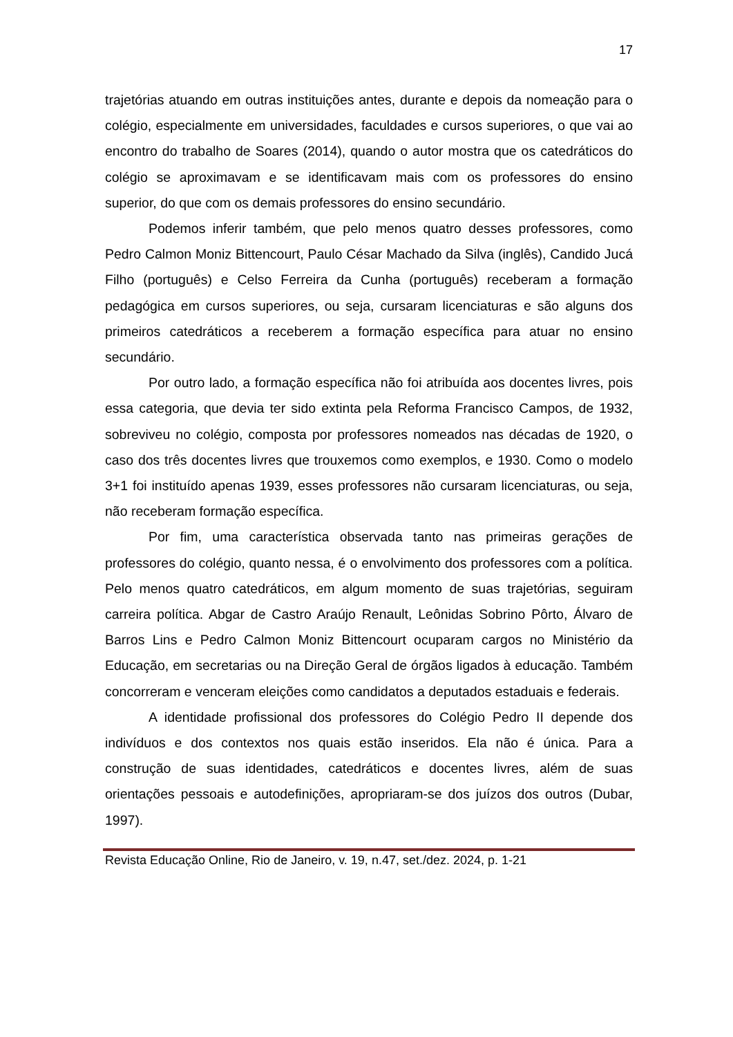17
trajetórias atuando em outras instituições antes, durante e depois da nomeação para o colégio, especialmente em universidades, faculdades e cursos superiores, o que vai ao encontro do trabalho de Soares (2014), quando o autor mostra que os catedráticos do colégio se aproximavam e se identificavam mais com os professores do ensino superior, do que com os demais professores do ensino secundário.
Podemos inferir também, que pelo menos quatro desses professores, como Pedro Calmon Moniz Bittencourt, Paulo César Machado da Silva (inglês), Candido Jucá Filho (português) e Celso Ferreira da Cunha (português) receberam a formação pedagógica em cursos superiores, ou seja, cursaram licenciaturas e são alguns dos primeiros catedráticos a receberem a formação específica para atuar no ensino secundário.
Por outro lado, a formação específica não foi atribuída aos docentes livres, pois essa categoria, que devia ter sido extinta pela Reforma Francisco Campos, de 1932, sobreviveu no colégio, composta por professores nomeados nas décadas de 1920, o caso dos três docentes livres que trouxemos como exemplos, e 1930. Como o modelo 3+1 foi instituído apenas 1939, esses professores não cursaram licenciaturas, ou seja, não receberam formação específica.
Por fim, uma característica observada tanto nas primeiras gerações de professores do colégio, quanto nessa, é o envolvimento dos professores com a política. Pelo menos quatro catedráticos, em algum momento de suas trajetórias, seguiram carreira política. Abgar de Castro Araújo Renault, Leônidas Sobrino Pôrto, Álvaro de Barros Lins e Pedro Calmon Moniz Bittencourt ocuparam cargos no Ministério da Educação, em secretarias ou na Direção Geral de órgãos ligados à educação. Também concorreram e venceram eleições como candidatos a deputados estaduais e federais.
A identidade profissional dos professores do Colégio Pedro II depende dos indivíduos e dos contextos nos quais estão inseridos. Ela não é única. Para a construção de suas identidades, catedráticos e docentes livres, além de suas orientações pessoais e autodefinições, apropriaram-se dos juízos dos outros (Dubar, 1997).
Revista Educação Online, Rio de Janeiro, v. 19, n.47, set./dez. 2024, p. 1-21